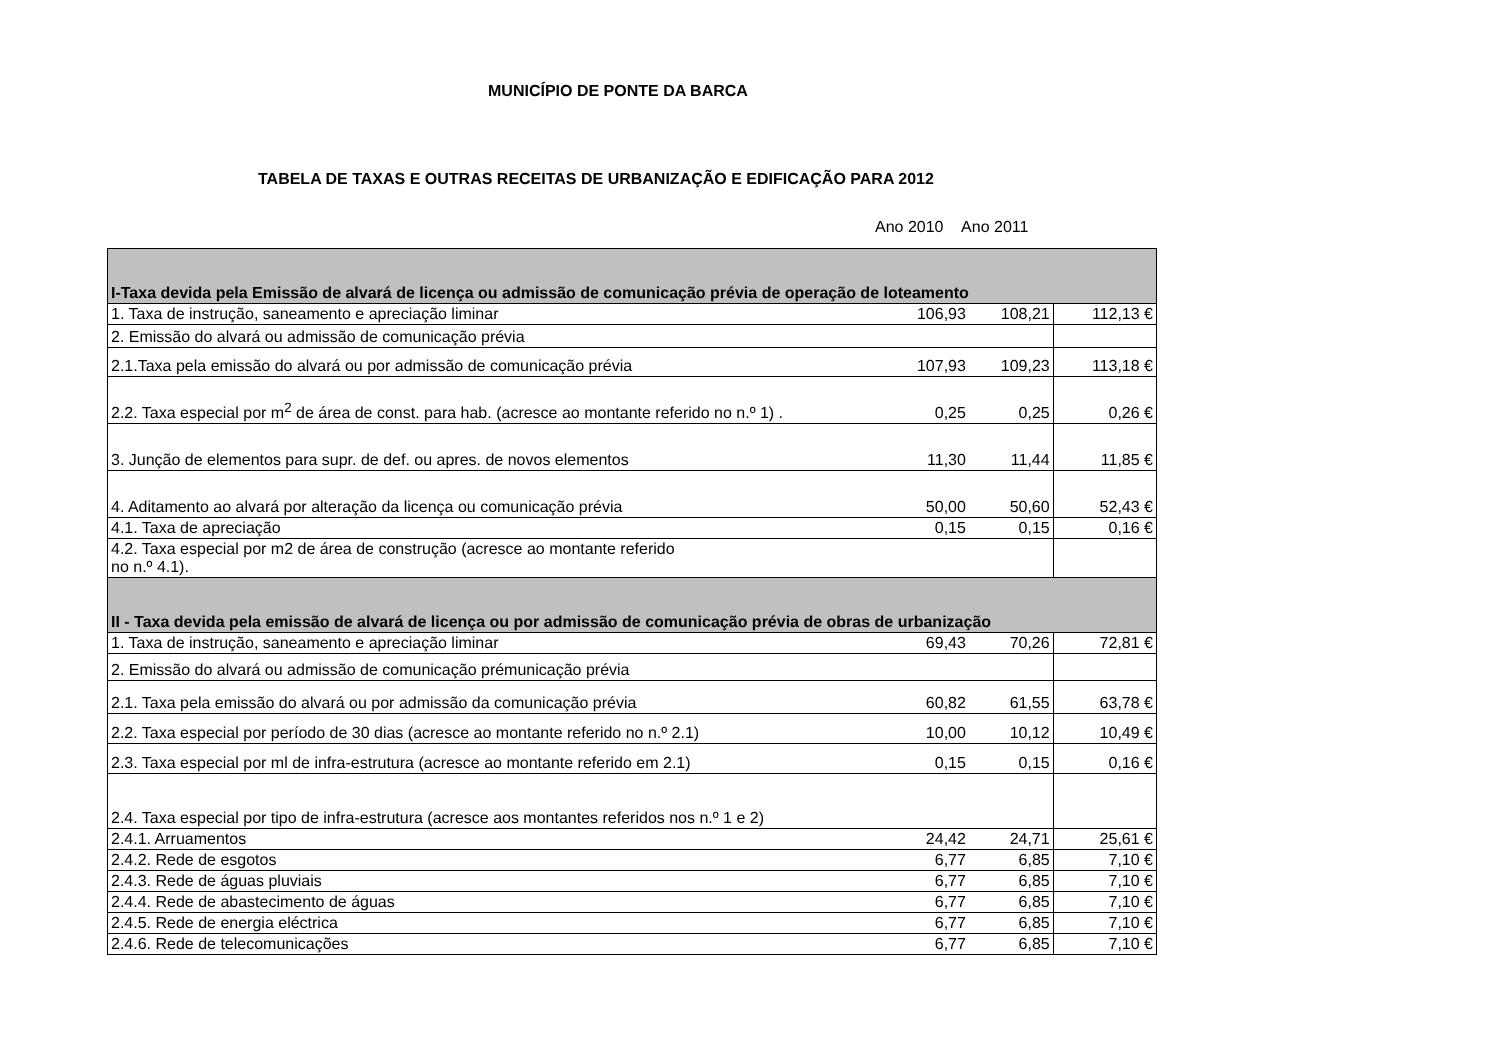MUNICÍPIO DE PONTE DA BARCA
TABELA DE TAXAS E OUTRAS RECEITAS DE URBANIZAÇÃO E EDIFICAÇÃO PARA 2012
Ano 2010 Ano 2011
| I-Taxa devida pela Emissão de alvará de licença ou admissão de comunicação prévia de operação de loteamento | | | |
| 1. Taxa de instrução, saneamento e apreciação liminar | 106,93 | 108,21 | 112,13 € |
| 2. Emissão do alvará ou admissão de comunicação prévia | | | |
| 2.1.Taxa pela emissão do alvará ou por admissão de comunicação prévia | 107,93 | 109,23 | 113,18 € |
| 2.2. Taxa especial por m<sup>2</sup> de área de const. para hab. (acresce ao montante referido no n.º 1) . | 0,25 | 0,25 | 0,26 € |
| 3. Junção de elementos para supr. de def. ou apres. de novos elementos | 11,30 | 11,44 | 11,85 € |
| 4. Aditamento ao alvará por alteração da licença ou comunicação prévia | 50,00 | 50,60 | 52,43 € |
| 4.1. Taxa de apreciação | 0,15 | 0,15 | 0,16 € |
| 4.2. Taxa especial por m2 de área de construção (acresce ao montante referido no n.º 4.1). | | | |
| II - Taxa devida pela emissão de alvará de licença ou por admissão de comunicação prévia de obras de urbanização | | | |
| 1. Taxa de instrução, saneamento e apreciação liminar | 69,43 | 70,26 | 72,81 € |
| 2. Emissão do alvará ou admissão de comunicação prémunicação prévia | | | |
| 2.1. Taxa pela emissão do alvará ou por admissão da comunicação prévia | 60,82 | 61,55 | 63,78 € |
| 2.2. Taxa especial por período de 30 dias (acresce ao montante referido no n.º 2.1) | 10,00 | 10,12 | 10,49 € |
| 2.3. Taxa especial por ml de infra-estrutura (acresce ao montante referido em 2.1) | 0,15 | 0,15 | 0,16 € |
| 2.4. Taxa especial por tipo de infra-estrutura (acresce aos montantes referidos nos n.º 1 e 2) | | | |
| 2.4.1. Arruamentos | 24,42 | 24,71 | 25,61 € |
| 2.4.2. Rede de esgotos | 6,77 | 6,85 | 7,10 € |
| 2.4.3. Rede de águas pluviais | 6,77 | 6,85 | 7,10 € |
| 2.4.4. Rede de abastecimento de águas | 6,77 | 6,85 | 7,10 € |
| 2.4.5. Rede de energia eléctrica | 6,77 | 6,85 | 7,10 € |
| 2.4.6. Rede de telecomunicações | 6,77 | 6,85 | 7,10 € |